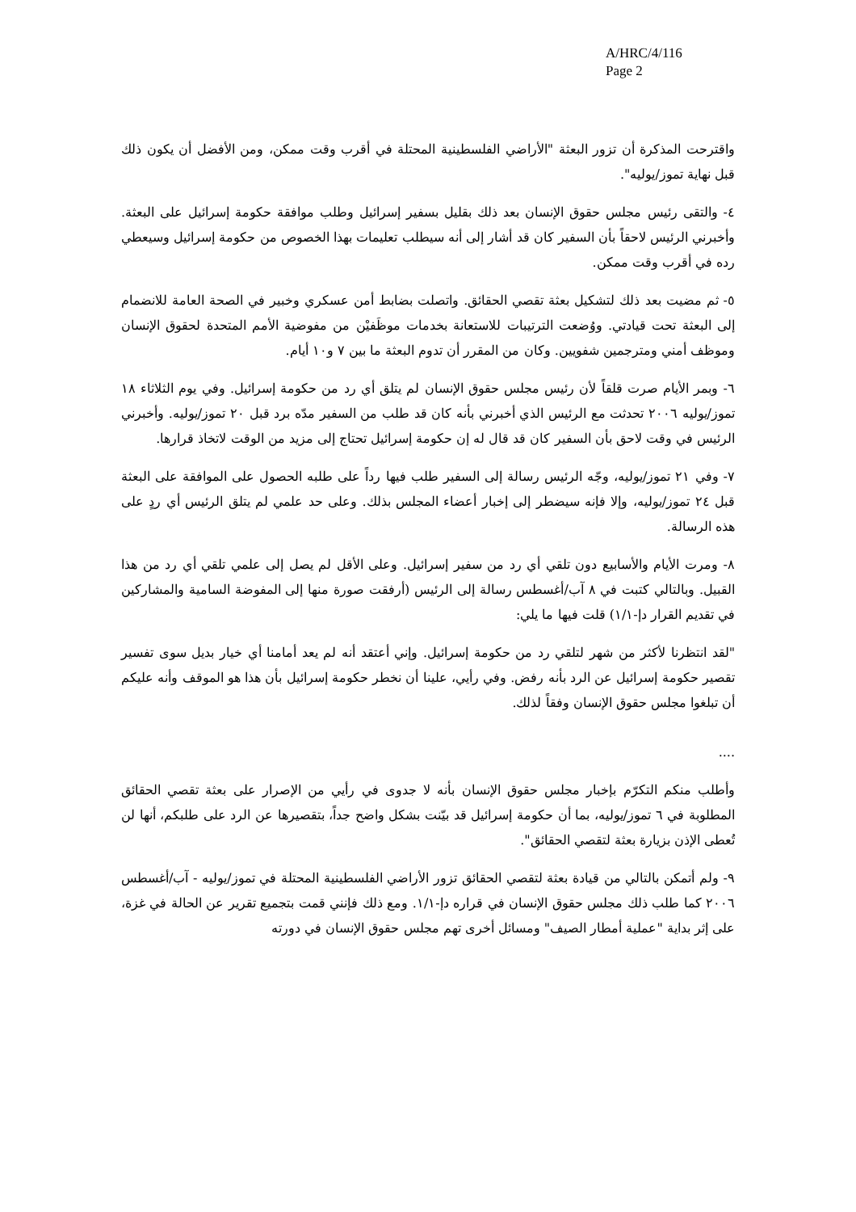A/HRC/4/116
Page 2
واقترحت المذكرة أن تزور البعثة "الأراضي الفلسطينية المحتلة في أقرب وقت ممكن، ومن الأفضل أن يكون ذلك قبل نهاية تموز/يوليه".
٤- والتقى رئيس مجلس حقوق الإنسان بعد ذلك بقليل بسفير إسرائيل وطلب موافقة حكومة إسرائيل على البعثة. وأخبرني الرئيس لاحقاً بأن السفير كان قد أشار إلى أنه سيطلب تعليمات بهذا الخصوص من حكومة إسرائيل وسيعطي رده في أقرب وقت ممكن.
٥- ثم مضيت بعد ذلك لتشكيل بعثة تقصي الحقائق. واتصلت بضابط أمن عسكري وخبير في الصحة العامة للانضمام إلى البعثة تحت قيادتي. ووُضعت الترتيبات للاستعانة بخدمات موظَفيْن من مفوضية الأمم المتحدة لحقوق الإنسان وموظف أمني ومترجمين شفويين. وكان من المقرر أن تدوم البعثة ما بين ٧ و١٠ أيام.
٦- وبمر الأيام صرت قلقاً لأن رئيس مجلس حقوق الإنسان لم يتلق أي رد من حكومة إسرائيل. وفي يوم الثلاثاء ١٨ تموز/يوليه ٢٠٠٦ تحدثت مع الرئيس الذي أخبرني بأنه كان قد طلب من السفير مدّه برد قبل ٢٠ تموز/يوليه. وأخبرني الرئيس في وقت لاحق بأن السفير كان قد قال له إن حكومة إسرائيل تحتاج إلى مزيد من الوقت لاتخاذ قرارها.
٧- وفي ٢١ تموز/يوليه، وجّه الرئيس رسالة إلى السفير طلب فيها رداً على طلبه الحصول على الموافقة على البعثة قبل ٢٤ تموز/يوليه، وإلا فإنه سيضطر إلى إخبار أعضاء المجلس بذلك. وعلى حد علمي لم يتلق الرئيس أي ردٍ على هذه الرسالة.
٨- ومرت الأيام والأسابيع دون تلقي أي رد من سفير إسرائيل. وعلى الأقل لم يصل إلى علمي تلقي أي رد من هذا القبيل. وبالتالي كتبت في ٨ آب/أغسطس رسالة إلى الرئيس (أرفقت صورة منها إلى المفوضة السامية والمشاركين في تقديم القرار دإ-١/١) قلت فيها ما يلي:
"لقد انتظرنا لأكثر من شهر لتلقي رد من حكومة إسرائيل. وإني أعتقد أنه لم يعد أمامنا أي خيار بديل سوى تفسير تقصير حكومة إسرائيل عن الرد بأنه رفض. وفي رأيي، علينا أن نخطر حكومة إسرائيل بأن هذا هو الموقف وأنه عليكم أن تبلغوا مجلس حقوق الإنسان وفقاً لذلك.
....
وأطلب منكم التكرّم بإخبار مجلس حقوق الإنسان بأنه لا جدوى في رأيي من الإصرار على بعثة تقصي الحقائق المطلوبة في ٦ تموز/يوليه، بما أن حكومة إسرائيل قد بيّنت بشكل واضح جداً، بتقصيرها عن الرد على طلبكم، أنها لن تُعطى الإذن بزيارة بعثة لتقصي الحقائق".
٩- ولم أتمكن بالتالي من قيادة بعثة لتقصي الحقائق تزور الأراضي الفلسطينية المحتلة في تموز/يوليه - آب/أغسطس ٢٠٠٦ كما طلب ذلك مجلس حقوق الإنسان في قراره دإ-١/١. ومع ذلك فإنني قمت بتجميع تقرير عن الحالة في غزة، على إثر بداية "عملية أمطار الصيف" ومسائل أخرى تهم مجلس حقوق الإنسان في دورته